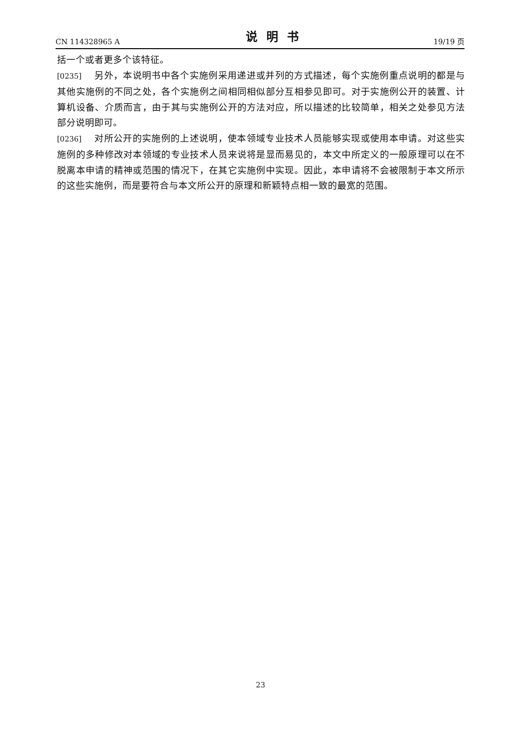CN 114328965 A 说明书 19/19 页
括一个或者更多个该特征。
[0235] 另外，本说明书中各个实施例采用递进或并列的方式描述，每个实施例重点说明的都是与其他实施例的不同之处，各个实施例之间相同相似部分互相参见即可。对于实施例公开的装置、计算机设备、介质而言，由于其与实施例公开的方法对应，所以描述的比较简单，相关之处参见方法部分说明即可。
[0236] 对所公开的实施例的上述说明，使本领域专业技术人员能够实现或使用本申请。对这些实施例的多种修改对本领域的专业技术人员来说将是显而易见的，本文中所定义的一般原理可以在不脱离本申请的精神或范围的情况下，在其它实施例中实现。因此，本申请将不会被限制于本文所示的这些实施例，而是要符合与本文所公开的原理和新颖特点相一致的最宽的范围。
23